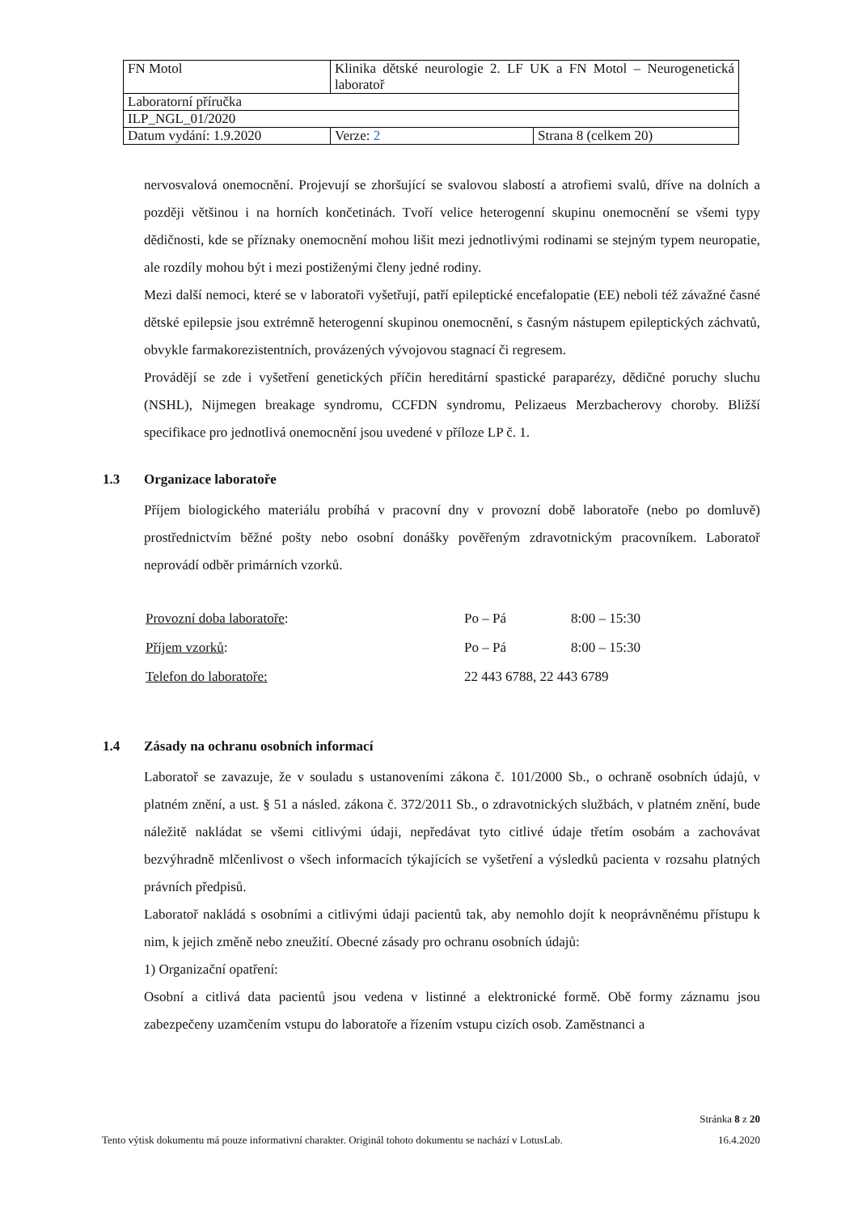| FN Motol | Klinika dětské neurologie 2. LF UK a FN Motol – Neurogenetická laboratoř | |
| Laboratorní příručka | | |
| ILP_NGL_01/2020 | | |
| Datum vydání: 1.9.2020 | Verze: 2 | Strana 8 (celkem 20) |
nervosvalová onemocnění. Projevují se zhoršující se svalovou slabostí a atrofiemi svalů, dříve na dolních a později většinou i na horních končetinách. Tvoří velice heterogenní skupinu onemocnění se všemi typy dědičnosti, kde se příznaky onemocnění mohou lišit mezi jednotlivými rodinami se stejným typem neuropatie, ale rozdíly mohou být i mezi postiženými členy jedné rodiny.
Mezi další nemoci, které se v laboratoři vyšetřují, patří epileptické encefalopatie (EE) neboli též závažné časné dětské epilepsie jsou extrémně heterogenní skupinou onemocnění, s časným nástupem epileptických záchvatů, obvykle farmakorezistentních, provázených vývojovou stagnací či regresem.
Provádějí se zde i vyšetření genetických příčin hereditární spastické paraparézy, dědičné poruchy sluchu (NSHL), Nijmegen breakage syndromu, CCFDN syndromu, Pelizaeus Merzbacherovy choroby. Bližší specifikace pro jednotlivá onemocnění jsou uvedené v příloze LP č. 1.
1.3 Organizace laboratoře
Příjem biologického materiálu probíhá v pracovní dny v provozní době laboratoře (nebo po domluvě) prostřednictvím běžné pošty nebo osobní donášky pověřeným zdravotnickým pracovníkem. Laboratoř neprovádí odběr primárních vzorků.
| Provozní doba laboratoře : | Po – Pá | 8:00 – 15:30 |
| Příjem vzorků : | Po – Pá | 8:00 – 15:30 |
| Telefon do laboratoře: | 22 443 6788, 22 443 6789 | |
1.4 Zásady na ochranu osobních informací
Laboratoř se zavazuje, že v souladu s ustanoveními zákona č. 101/2000 Sb., o ochraně osobních údajů, v platném znění, a ust. § 51 a násled. zákona č. 372/2011 Sb., o zdravotnických službách, v platném znění, bude náležitě nakládat se všemi citlivými údaji, nepředávat tyto citlivé údaje třetím osobám a zachovávat bezvýhradně mlčenlivost o všech informacích týkajících se vyšetření a výsledků pacienta v rozsahu platných právních předpisů.
Laboratoř nakládá s osobními a citlivými údaji pacientů tak, aby nemohlo dojít k neoprávněnému přístupu k nim, k jejich změně nebo zneužití. Obecné zásady pro ochranu osobních údajů:
1) Organizační opatření:
Osobní a citlivá data pacientů jsou vedena v listinné a elektronické formě. Obě formy záznamu jsou zabezpečeny uzamčením vstupu do laboratoře a řízením vstupu cizích osob. Zaměstnanci a
Stránka 8 z 20
Tento výtisk dokumentu má pouze informativní charakter. Originál tohoto dokumentu se nachází v LotusLab. 16.4.2020